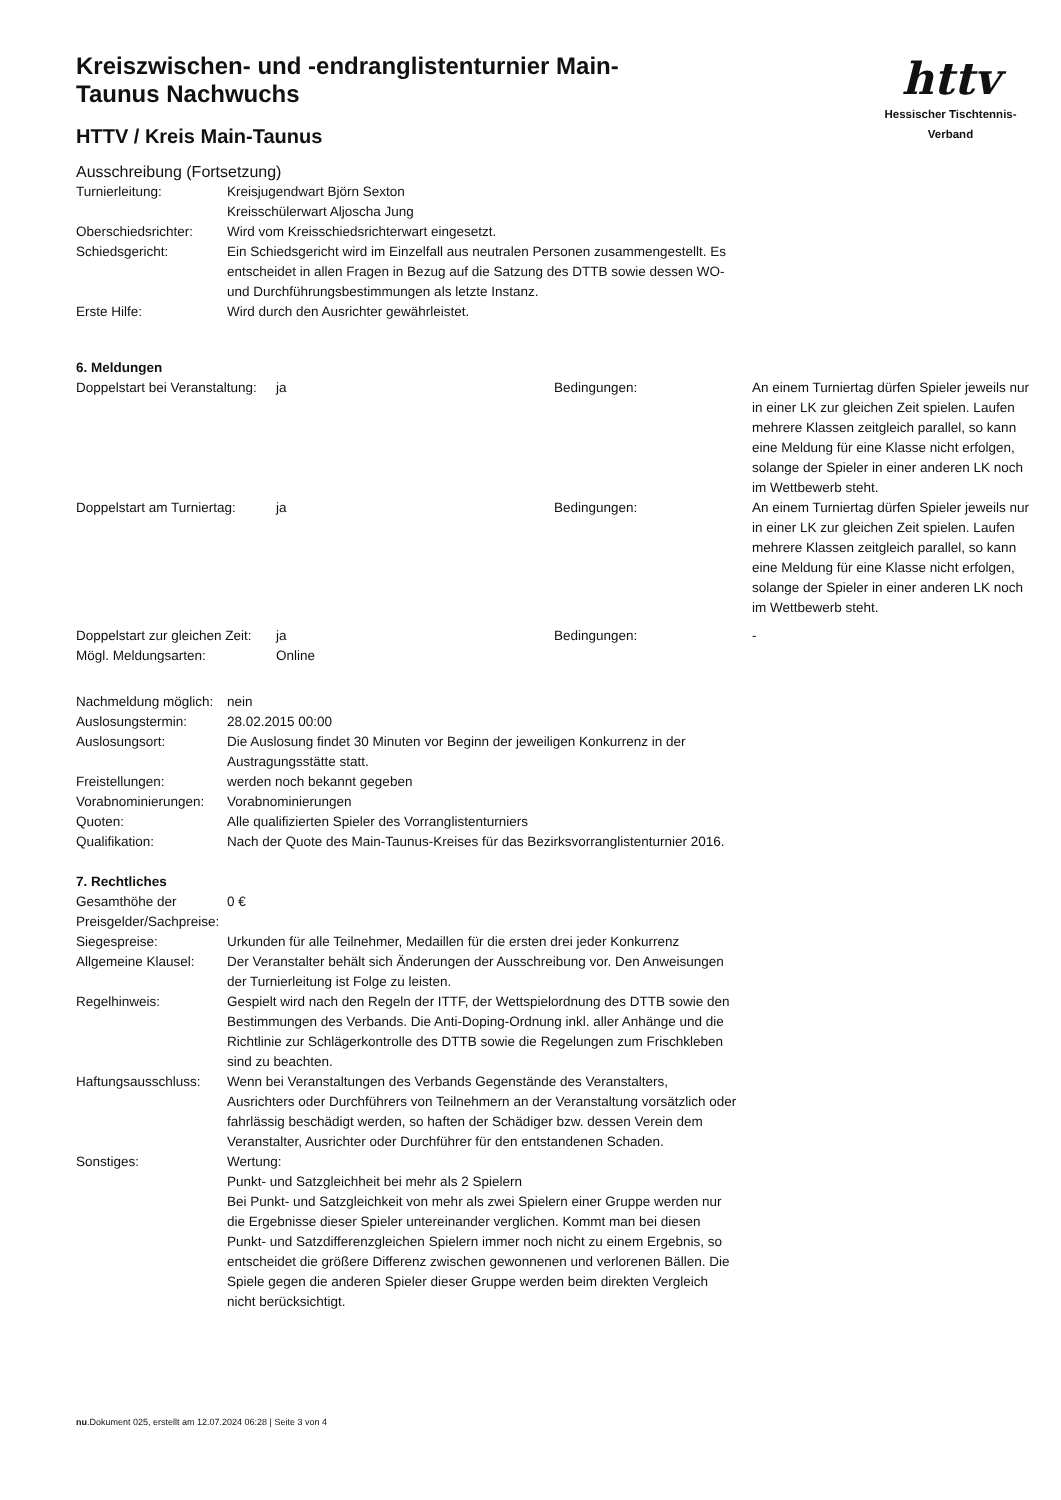httv
Hessischer Tischtennis-Verband
Kreiszwischen- und -endranglistenturnier Main-Taunus Nachwuchs
HTTV / Kreis Main-Taunus
Ausschreibung (Fortsetzung)
Turnierleitung: Kreisjugendwart Björn Sexton
Kreisschülerwart Aljoscha Jung
Oberschiedsrichter:
Wird vom Kreisschiedsrichterwart eingesetzt.
Schiedsgericht: Ein Schiedsgericht wird im Einzelfall aus neutralen Personen zusammengestellt. Es entscheidet in allen Fragen in Bezug auf die Satzung des DTTB sowie dessen WO- und Durchführungsbestimmungen als letzte Instanz.
Erste Hilfe: Wird durch den Ausrichter gewährleistet.
6. Meldungen
Doppelstart bei Veranstaltung:
ja Bedingungen: An einem Turniertag dürfen Spieler jeweils nur in einer LK zur gleichen Zeit spielen. Laufen mehrere Klassen zeitgleich parallel, so kann eine Meldung für eine Klasse nicht erfolgen, solange der Spieler in einer anderen LK noch im Wettbewerb steht.
Doppelstart am Turniertag:
ja Bedingungen: An einem Turniertag dürfen Spieler jeweils nur in einer LK zur gleichen Zeit spielen. Laufen mehrere Klassen zeitgleich parallel, so kann eine Meldung für eine Klasse nicht erfolgen, solange der Spieler in einer anderen LK noch im Wettbewerb steht.
Doppelstart zur gleichen Zeit:
ja Bedingungen: -
Mögl. Meldungsarten: Online
Nachmeldung möglich:
nein
Auslosungstermin: 28.02.2015 00:00
Auslosungsort: Die Auslosung findet 30 Minuten vor Beginn der jeweiligen Konkurrenz in der Austragungsstätte statt.
Freistellungen: werden noch bekannt gegeben
Vorabnominierungen:
Vorabnominierungen
Quoten: Alle qualifizierten Spieler des Vorranglistenturniers
Qualifikation: Nach der Quote des Main-Taunus-Kreises für das Bezirksvorranglistenturnier 2016.
7. Rechtliches
Gesamthöhe der Preisgelder/Sachpreise:
0 €
Siegespreise: Urkunden für alle Teilnehmer, Medaillen für die ersten drei jeder Konkurrenz
Allgemeine Klausel:
Der Veranstalter behält sich Änderungen der Ausschreibung vor. Den Anweisungen der Turnierleitung ist Folge zu leisten.
Regelhinweis: Gespielt wird nach den Regeln der ITTF, der Wettspielordnung des DTTB sowie den Bestimmungen des Verbands. Die Anti-Doping-Ordnung inkl. aller Anhänge und die Richtlinie zur Schlägerkontrolle des DTTB sowie die Regelungen zum Frischkleben sind zu beachten.
Haftungsausschluss:
Wenn bei Veranstaltungen des Verbands Gegenstände des Veranstalters, Ausrichters oder Durchführers von Teilnehmern an der Veranstaltung vorsätzlich oder fahrlässig beschädigt werden, so haften der Schädiger bzw. dessen Verein dem Veranstalter, Ausrichter oder Durchführer für den entstandenen Schaden.
Sonstiges: Wertung:
Punkt- und Satzgleichheit bei mehr als 2 Spielern
Bei Punkt- und Satzgleichkeit von mehr als zwei Spielern einer Gruppe werden nur die Ergebnisse dieser Spieler untereinander verglichen. Kommt man bei diesen Punkt- und Satzdifferenzgleichen Spielern immer noch nicht zu einem Ergebnis, so entscheidet die größere Differenz zwischen gewonnenen und verlorenen Bällen. Die Spiele gegen die anderen Spieler dieser Gruppe werden beim direkten Vergleich nicht berücksichtigt.
nu.Dokument 025, erstellt am 12.07.2024 06:28 | Seite 3 von 4